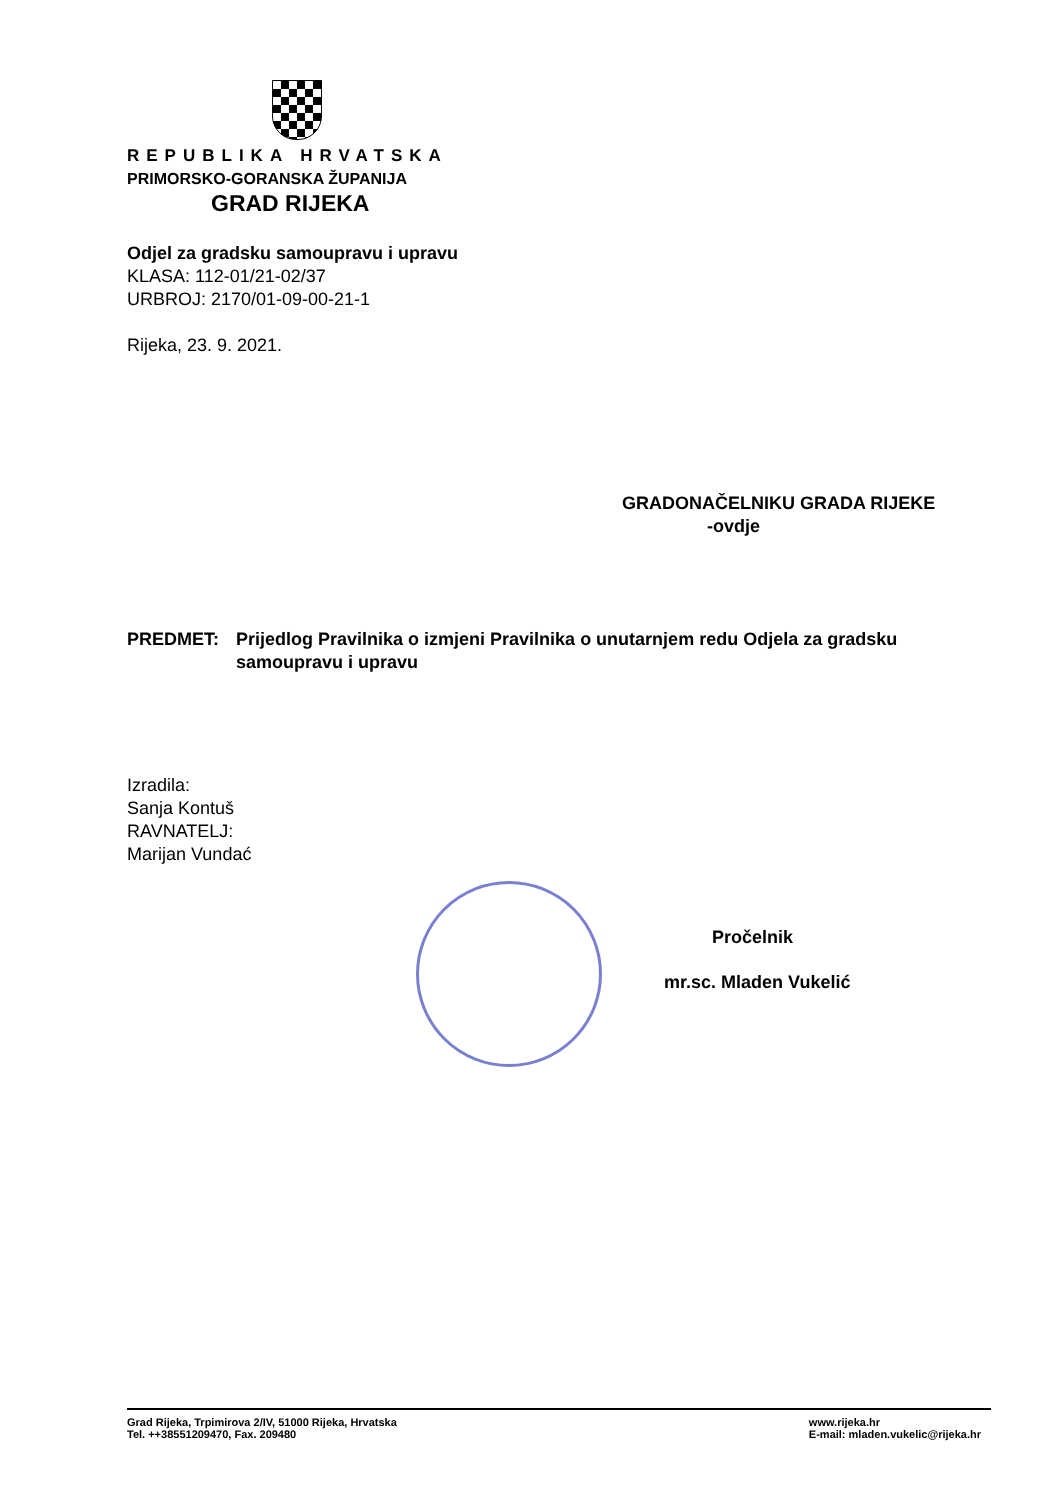REPUBLIKA HRVATSKA
PRIMORSKO-GORANSKA ŽUPANIJA
GRAD RIJEKA
Odjel za gradsku samoupravu i upravu
KLASA: 112-01/21-02/37
URBROJ: 2170/01-09-00-21-1
Rijeka, 23. 9. 2021.
GRADONAČELNIKU GRADA RIJEKE
-ovdje
PREDMET: Prijedlog Pravilnika o izmjeni Pravilnika o unutarnjem redu Odjela za gradsku samoupravu i upravu
Izradila:
Sanja Kontuš
RAVNATELJ:
Marijan Vundać
Pročelnik
mr.sc. Mladen Vukelić
Grad Rijeka, Trpimirova 2/IV, 51000 Rijeka, Hrvatska
Tel. ++38551209470, Fax. 209480
www.rijeka.hr
E-mail: mladen.vukelic@rijeka.hr